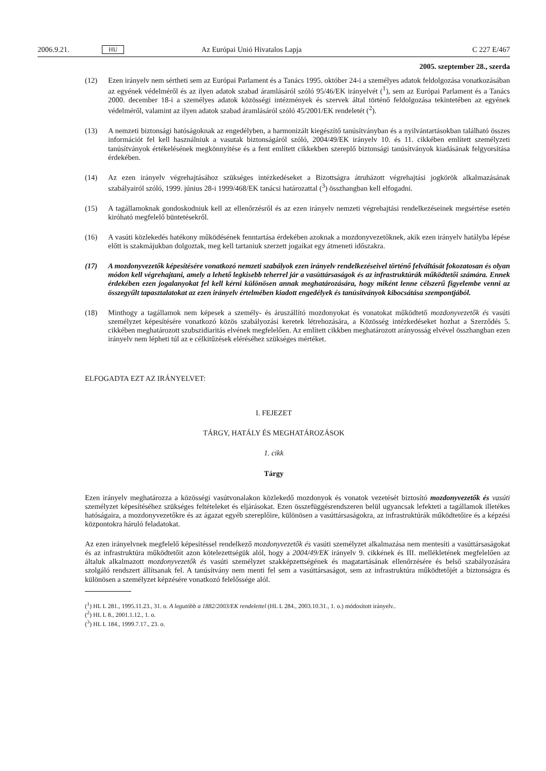2006.9.21. HU Az Európai Unió Hivatalos Lapja C 227 E/467
2005. szeptember 28., szerda
(12) Ezen irányelv nem sértheti sem az Európai Parlament és a Tanács 1995. október 24-i a személyes adatok feldolgozása vonatkozásában az egyének védelméről és az ilyen adatok szabad áramlásáról szóló 95/46/EK irányelvét (<sup>1</sup>), sem az Európai Parlament és a Tanács 2000. december 18-i a személyes adatok közösségi intézmények és szervek által történő feldolgozása tekintetében az egyének védelméről, valamint az ilyen adatok szabad áramlásáról szóló 45/2001/EK rendeletét (<sup>2</sup>).
(13) A nemzeti biztonsági hatóságoknak az engedélyben, a harmonizált kiegészítő tanúsítványban és a nyilvántartásokban található összes információt fel kell használniuk a vasutak biztonságáról szóló, 2004/49/EK irányelv 10. és 11. cikkében említett személyzeti tanúsítványok értékelésének megkönnyítése és a fent említett cikkekben szereplő biztonsági tanúsítványok kiadásának felgyorsítása érdekében.
(14) Az ezen irányelv végrehajtásához szükséges intézkedéseket a Bizottságra átruházott végrehajtási jogkörök alkalmazásának szabályairól szóló, 1999. június 28-i 1999/468/EK tanácsi határozattal (<sup>3</sup>) összhangban kell elfogadni.
(15) A tagállamoknak gondoskodniuk kell az ellenőrzésről és az ezen irányelv nemzeti végrehajtási rendelkezéseinek megsértése esetén kiróható megfelelő büntetésekről.
(16) A vasúti közlekedés hatékony működésének fenntartása érdekében azoknak a mozdonyvezetőknek, akik ezen irányelv hatályba lépése előtt is szakmájukban dolgoztak, meg kell tartaniuk szerzett jogaikat egy átmeneti időszakra.
(17) A mozdonyvezetők képesítésére vonatkozó nemzeti szabályok ezen irányelv rendelkezéseivel történő felváltását fokozatosan és olyan módon kell végrehajtani, amely a lehető legkisebb teherrel jár a vasúttársaságok és az infrastruktúrák működtetői számára. Ennek érdekében ezen jogalanyokat fel kell kérni különösen annak meghatározására, hogy miként lenne célszerű figyelembe venni az összegyűlt tapasztalatokat az ezen irányelv értelmében kiadott engedélyek és tanúsítványok kibocsátása szempontjából.
(18) Minthogy a tagállamok nem képesek a személy- és áruszállító mozdonyokat és vonatokat működtető mozdonyvezetők és vasúti személyzet képesítésére vonatkozó közös szabályozási keretek létrehozására, a Közösség intézkedéseket hozhat a Szerződés 5. cikkében meghatározott szubszidiaritás elvének megfelelően. Az említett cikkben meghatározott arányosság elvével összhangban ezen irányelv nem lépheti túl az e célkitűzések eléréséhez szükséges mértéket.
ELFOGADTA EZT AZ IRÁNYELVET:
I. FEJEZET
TÁRGY, HATÁLY ÉS MEGHATÁROZÁSOK
1. cikk
Tárgy
Ezen irányelv meghatározza a közösségi vasútvonalakon közlekedő mozdonyok és vonatok vezetését biztosító mozdonyvezetők és vasúti személyzet képesítéséhez szükséges feltételeket és eljárásokat. Ezen összefüggésrendszeren belül ugyancsak lefekteti a tagállamok illetékes hatóságaira, a mozdonyvezetőkre és az ágazat egyéb szereplőire, különösen a vasúttársaságokra, az infrastruktúrák működtetőire és a képzési központokra háruló feladatokat.
Az ezen irányelvnek megfelelő képesítéssel rendelkező mozdonyvezetők és vasúti személyzet alkalmazása nem mentesíti a vasúttársaságokat és az infrastruktúra működtetőit azon kötelezettségük alól, hogy a 2004/49/EK irányelv 9. cikkének és III. mellékletének megfelelően az általuk alkalmazott mozdonyvezetők és vasúti személyzet szakképzettségének és magatartásának ellenőrzésére és belső szabályozására szolgáló rendszert állítsanak fel. A tanúsítvány nem menti fel sem a vasúttársaságot, sem az infrastruktúra működtetőjét a biztonságra és különösen a személyzet képzésére vonatkozó felelőssége alól.
(<sup>1</sup>) HL L 281., 1995.11.23., 31. o. A legutóbb a 1882/2003/EK rendelettel (HL L 284., 2003.10.31., 1. o.) módosított irányelv..
(<sup>2</sup>) HL L 8., 2001.1.12., 1. o.
(<sup>3</sup>) HL L 184., 1999.7.17., 23. o.